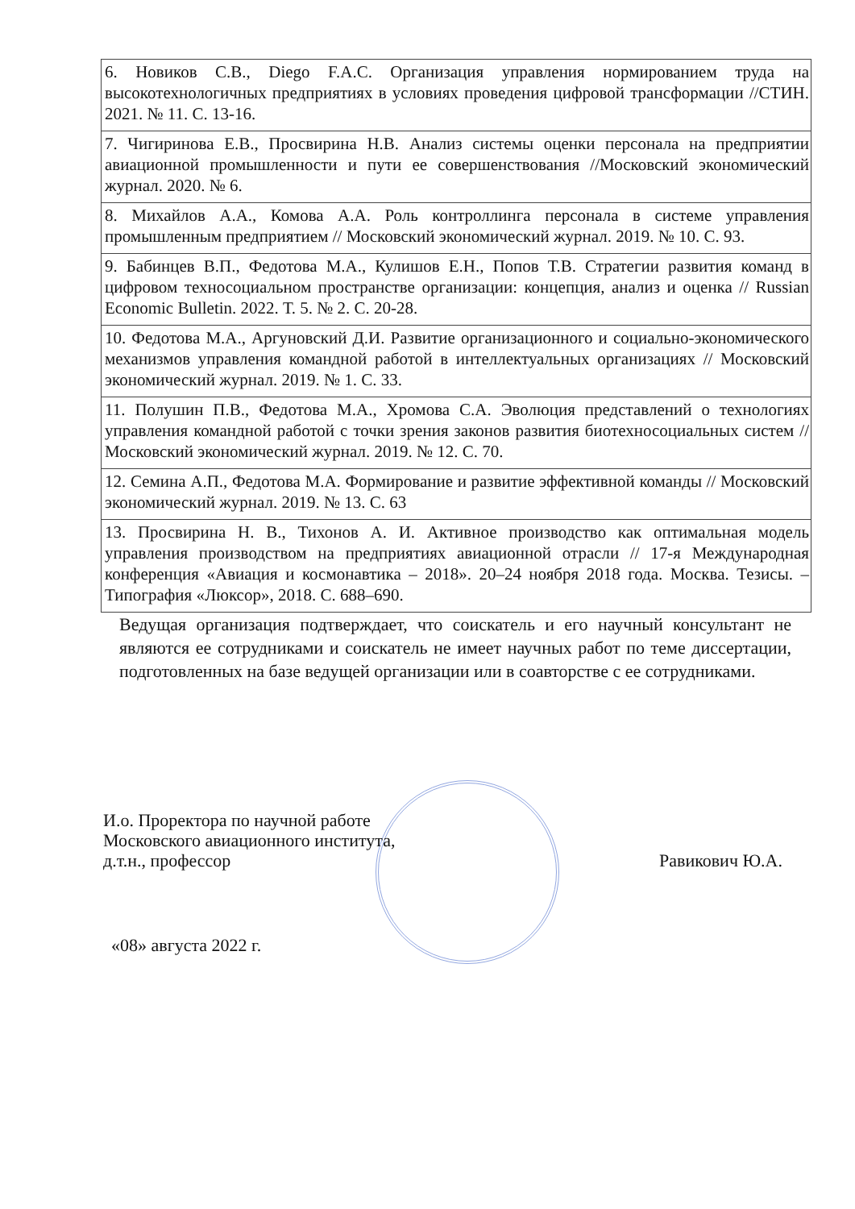| 6. Новиков С.В., Diego F.A.C. Организация управления нормированием труда на высокотехнологичных предприятиях в условиях проведения цифровой трансформации //СТИН. 2021. № 11. С. 13-16. |
| 7. Чигиринова Е.В., Просвирина Н.В. Анализ системы оценки персонала на предприятии авиационной промышленности и пути ее совершенствования //Московский экономический журнал. 2020. № 6. |
| 8. Михайлов А.А., Комова А.А. Роль контроллинга персонала в системе управления промышленным предприятием // Московский экономический журнал. 2019. № 10. С. 93. |
| 9. Бабинцев В.П., Федотова М.А., Кулишов Е.Н., Попов Т.В. Стратегии развития команд в цифровом техносоциальном пространстве организации: концепция, анализ и оценка // Russian Economic Bulletin. 2022. Т. 5. № 2. С. 20-28. |
| 10. Федотова М.А., Аргуновский Д.И. Развитие организационного и социально-экономического механизмов управления командной работой в интеллектуальных организациях // Московский экономический журнал. 2019. № 1. С. 33. |
| 11. Полушин П.В., Федотова М.А., Хромова С.А. Эволюция представлений о технологиях управления командной работой с точки зрения законов развития биотехносоциальных систем // Московский экономический журнал. 2019. № 12. С. 70. |
| 12. Семина А.П., Федотова М.А. Формирование и развитие эффективной команды // Московский экономический журнал. 2019. № 13. С. 63 |
| 13. Просвирина Н. В., Тихонов А. И. Активное производство как оптимальная модель управления производством на предприятиях авиационной отрасли // 17-я Международная конференция «Авиация и космонавтика – 2018». 20–24 ноября 2018 года. Москва. Тезисы. – Типография «Люксор», 2018. С. 688–690. |
Ведущая организация подтверждает, что соискатель и его научный консультант не являются ее сотрудниками и соискатель не имеет научных работ по теме диссертации, подготовленных на базе ведущей организации или в соавторстве с ее сотрудниками.
И.о. Проректора по научной работе
Московского авиационного института,
д.т.н., профессор
Равикович Ю.А.
«08» августа 2022 г.